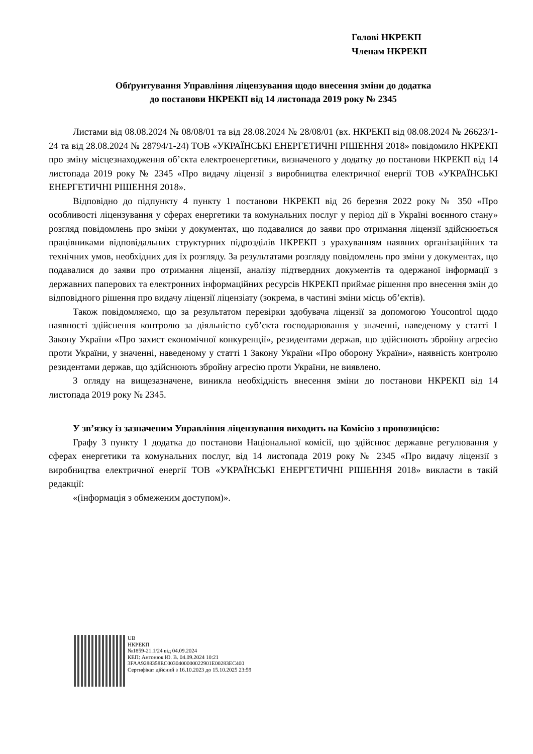Голові НКРЕКП
Членам НКРЕКП
Обґрунтування Управління ліцензування щодо внесення зміни до додатка
до постанови НКРЕКП від 14 листопада 2019 року № 2345
Листами від 08.08.2024 № 08/08/01 та від 28.08.2024 № 28/08/01 (вх. НКРЕКП від 08.08.2024 № 26623/1-24 та від 28.08.2024 № 28794/1-24) ТОВ «УКРАЇНСЬКІ ЕНЕРГЕТИЧНІ РІШЕННЯ 2018» повідомило НКРЕКП про зміну місцезнаходження об’єкта електроенергетики, визначеного у додатку до постанови НКРЕКП від 14 листопада 2019 року № 2345 «Про видачу ліцензії з виробництва електричної енергії ТОВ «УКРАЇНСЬКІ ЕНЕРГЕТИЧНІ РІШЕННЯ 2018».
Відповідно до підпункту 4 пункту 1 постанови НКРЕКП від 26 березня 2022 року № 350 «Про особливості ліцензування у сферах енергетики та комунальних послуг у період дії в Україні воєнного стану» розгляд повідомлень про зміни у документах, що подавалися до заяви про отримання ліцензії здійснюється працівниками відповідальних структурних підрозділів НКРЕКП з урахуванням наявних організаційних та технічних умов, необхідних для їх розгляду. За результатами розгляду повідомлень про зміни у документах, що подавалися до заяви про отримання ліцензії, аналізу підтвердних документів та одержаної інформації з державних паперових та електронних інформаційних ресурсів НКРЕКП приймає рішення про внесення змін до відповідного рішення про видачу ліцензії ліцензіату (зокрема, в частині зміни місць об’єктів).
Також повідомляємо, що за результатом перевірки здобувача ліцензії за допомогою Youcontrol щодо наявності здійснення контролю за діяльністю суб’єкта господарювання у значенні, наведеному у статті 1 Закону України «Про захист економічної конкуренції», резидентами держав, що здійснюють збройну агресію проти України, у значенні, наведеному у статті 1 Закону України «Про оборону України», наявність контролю резидентами держав, що здійснюють збройну агресію проти України, не виявлено.
З огляду на вищезазначене, виникла необхідність внесення зміни до постанови НКРЕКП від 14 листопада 2019 року № 2345.
У зв’язку із зазначеним Управління ліцензування виходить на Комісію з пропозицією:
Графу 3 пункту 1 додатка до постанови Національної комісії, що здійснює державне регулювання у сферах енергетики та комунальних послуг, від 14 листопада 2019 року № 2345 «Про видачу ліцензії з виробництва електричної енергії ТОВ «УКРАЇНСЬКІ ЕНЕРГЕТИЧНІ РІШЕННЯ 2018» викласти в такій редакції:
«(інформація з обмеженим доступом)».
UB
НКРЕКП
№1859-21.1/24 від 04.09.2024
КЕП: Антонюк Ю. В. 04.09.2024 10:21
3FAA9288358EC0030400000022901E00283EC400
Сертифікат дійсний з 16.10.2023 до 15.10.2025 23:59